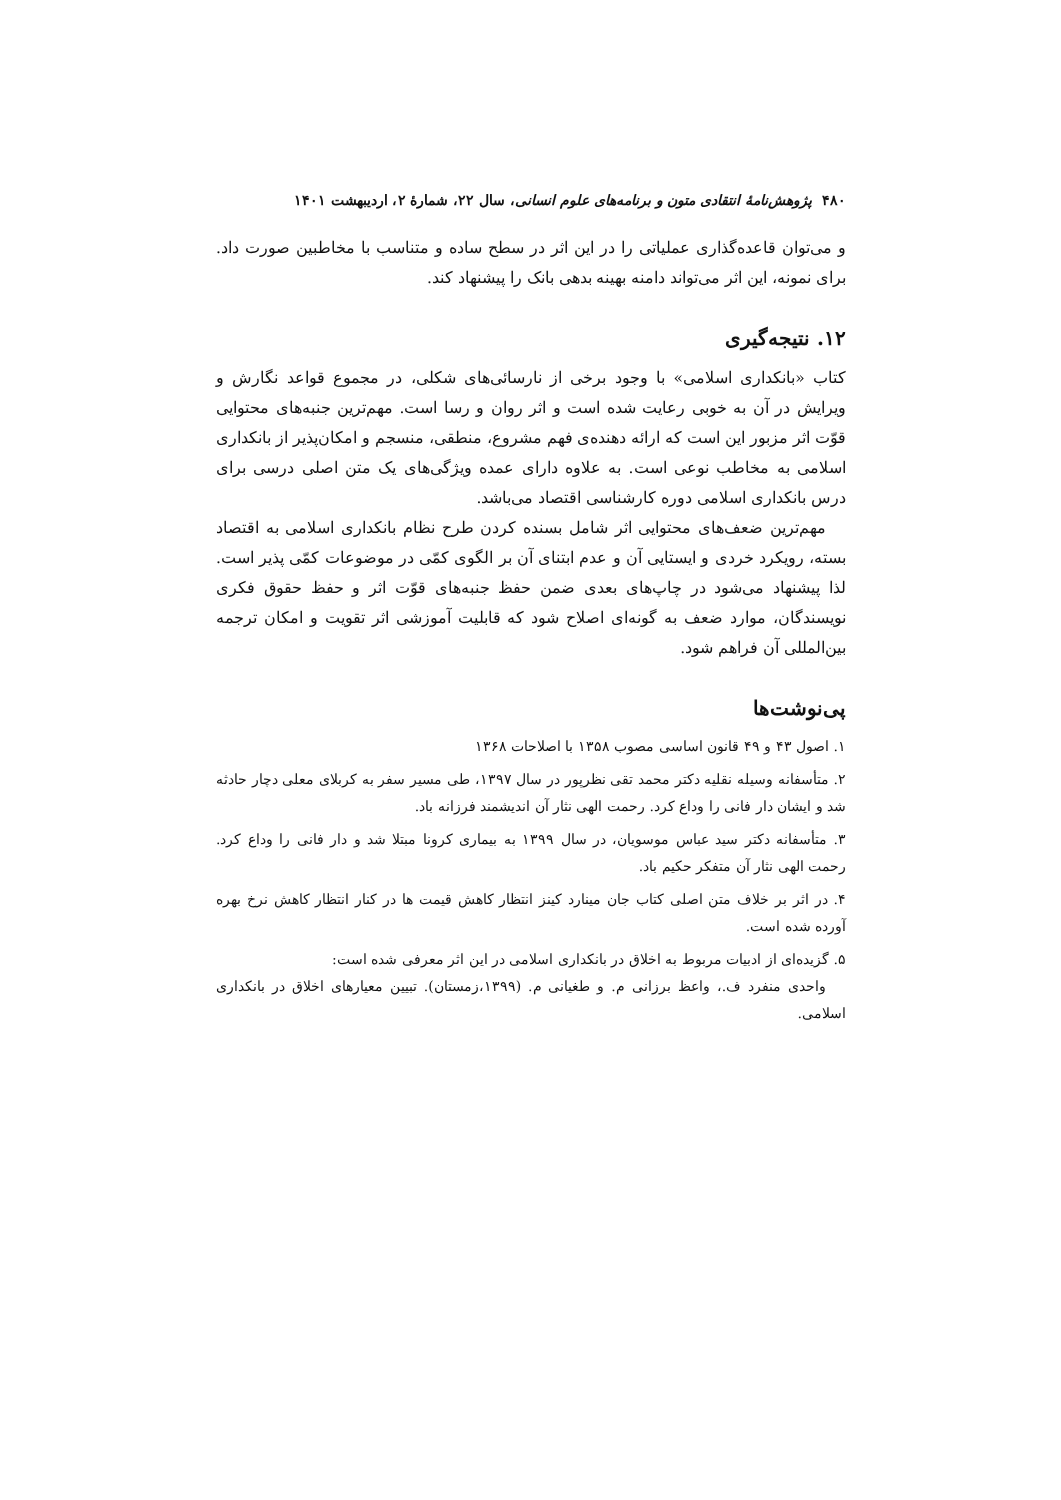۴۸۰ پژوهش‌نامهٔ انتقادی متون و برنامه‌های علوم انسانی، سال ۲۲، شمارهٔ ۲، اردیبهشت ۱۴۰۱
و می‌توان قاعده‌گذاری عملیاتی را در این اثر در سطح ساده و متناسب با مخاطبین صورت داد. برای نمونه، این اثر می‌تواند دامنه بهینه بدهی بانک را پیشنهاد کند.
۱۲. نتیجه‌گیری
کتاب «بانکداری اسلامی» با وجود برخی از نارسائی‌های شکلی، در مجموع قواعد نگارش و ویرایش در آن به خوبی رعایت شده است و اثر روان و رسا است. مهم‌ترین جنبه‌های محتوایی قوّت اثر مزبور این است که ارائه دهنده‌ی فهم مشروع، منطقی، منسجم و امکان‌پذیر از بانکداری اسلامی به مخاطب نوعی است. به علاوه دارای عمده ویژگی‌های یک متن اصلی درسی برای درس بانکداری اسلامی دوره کارشناسی اقتصاد می‌باشد.
مهم‌ترین ضعف‌های محتوایی اثر شامل بسنده کردن طرح نظام بانکداری اسلامی به اقتصاد بسته، رویکرد خردی و ایستایی آن و عدم ابتنای آن بر الگوی کمّی در موضوعات کمّی پذیر است. لذا پیشنهاد می‌شود در چاپ‌های بعدی ضمن حفظ جنبه‌های قوّت اثر و حفظ حقوق فکری نویسندگان، موارد ضعف به گونه‌ای اصلاح شود که قابلیت آموزشی اثر تقویت و امکان ترجمه بین‌المللی آن فراهم شود.
پی‌نوشت‌ها
۱. اصول ۴۳ و ۴۹ قانون اساسی مصوب ۱۳۵۸ با اصلاحات ۱۳۶۸
۲. متأسفانه وسیله نقلیه دکتر محمد تقی نظرپور در سال ۱۳۹۷، طی مسیر سفر به کربلای معلی دچار حادثه شد و ایشان دار فانی را وداع کرد. رحمت الهی نثار آن اندیشمند فرزانه باد.
۳. متأسفانه دکتر سید عباس موسویان، در سال ۱۳۹۹ به بیماری کرونا مبتلا شد و دار فانی را وداع کرد. رحمت الهی نثار آن متفکر حکیم باد.
۴. در اثر بر خلاف متن اصلی کتاب جان مینارد کینز انتظار کاهش قیمت ها در کنار انتظار کاهش نرخ بهره آورده شده است.
۵. گزیده‌ای از ادبیات مربوط به اخلاق در بانکداری اسلامی در این اثر معرفی شده است:
واحدی منفرد ف.، واعظ برزانی م. و طغیانی م. (۱۳۹۹،زمستان). تبیین معیارهای اخلاق در بانکداری اسلامی.